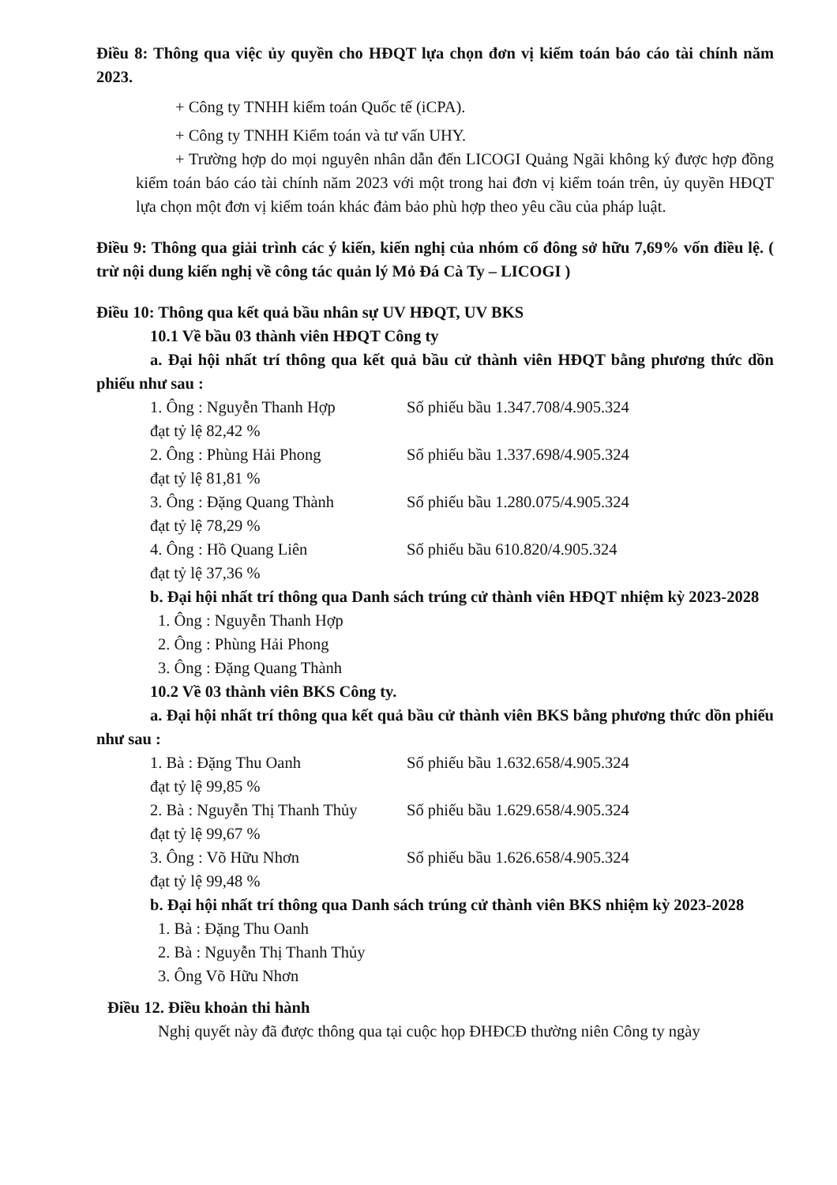Điều 8: Thông qua việc ủy quyền cho HĐQT lựa chọn đơn vị kiểm toán báo cáo tài chính năm 2023.
+ Công ty TNHH kiểm toán Quốc tế (iCPA).
+ Công ty TNHH Kiểm toán và tư vấn UHY.
+ Trường hợp do mọi nguyên nhân dẫn đến LICOGI Quảng Ngãi không ký được hợp đồng kiểm toán báo cáo tài chính năm 2023 với một trong hai đơn vị kiểm toán trên, ủy quyền HĐQT lựa chọn một đơn vị kiểm toán khác đảm bảo phù hợp theo yêu cầu của pháp luật.
Điều 9: Thông qua giải trình các ý kiến, kiến nghị của nhóm cổ đông sở hữu 7,69% vốn điều lệ. ( trừ nội dung kiến nghị về công tác quản lý Mỏ Đá Cà Ty – LICOGI )
Điều 10: Thông qua kết quả bầu nhân sự UV HĐQT, UV BKS
10.1 Về bầu 03 thành viên HĐQT Công ty
a. Đại hội nhất trí thông qua kết quả bầu cử thành viên HĐQT bằng phương thức dồn phiếu như sau :
1. Ông : Nguyễn Thanh Hợp Số phiếu bầu 1.347.708/4.905.324
đạt tỷ lệ 82,42 %
2. Ông : Phùng Hải Phong Số phiếu bầu 1.337.698/4.905.324
đạt tỷ lệ 81,81 %
3. Ông : Đặng Quang Thành Số phiếu bầu 1.280.075/4.905.324
đạt tỷ lệ 78,29 %
4. Ông : Hồ Quang Liên Số phiếu bầu 610.820/4.905.324
đạt tỷ lệ 37,36 %
b. Đại hội nhất trí thông qua Danh sách trúng cử thành viên HĐQT nhiệm kỳ 2023-2028
1. Ông : Nguyễn Thanh Hợp
2. Ông : Phùng Hải Phong
3. Ông : Đặng Quang Thành
10.2 Về 03 thành viên BKS Công ty.
a. Đại hội nhất trí thông qua kết quả bầu cử thành viên BKS bằng phương thức dồn phiếu như sau :
1. Bà : Đặng Thu Oanh Số phiếu bầu 1.632.658/4.905.324
đạt tỷ lệ 99,85 %
2. Bà : Nguyễn Thị Thanh Thủy Số phiếu bầu 1.629.658/4.905.324
đạt tỷ lệ 99,67 %
3. Ông : Võ Hữu Nhơn Số phiếu bầu 1.626.658/4.905.324
đạt tỷ lệ 99,48 %
b. Đại hội nhất trí thông qua Danh sách trúng cử thành viên BKS nhiệm kỳ 2023-2028
1. Bà : Đặng Thu Oanh
2. Bà : Nguyễn Thị Thanh Thủy
3. Ông Võ Hữu Nhơn
Điều 12. Điều khoản thi hành
Nghị quyết này đã được thông qua tại cuộc họp ĐHĐCĐ thường niên Công ty ngày